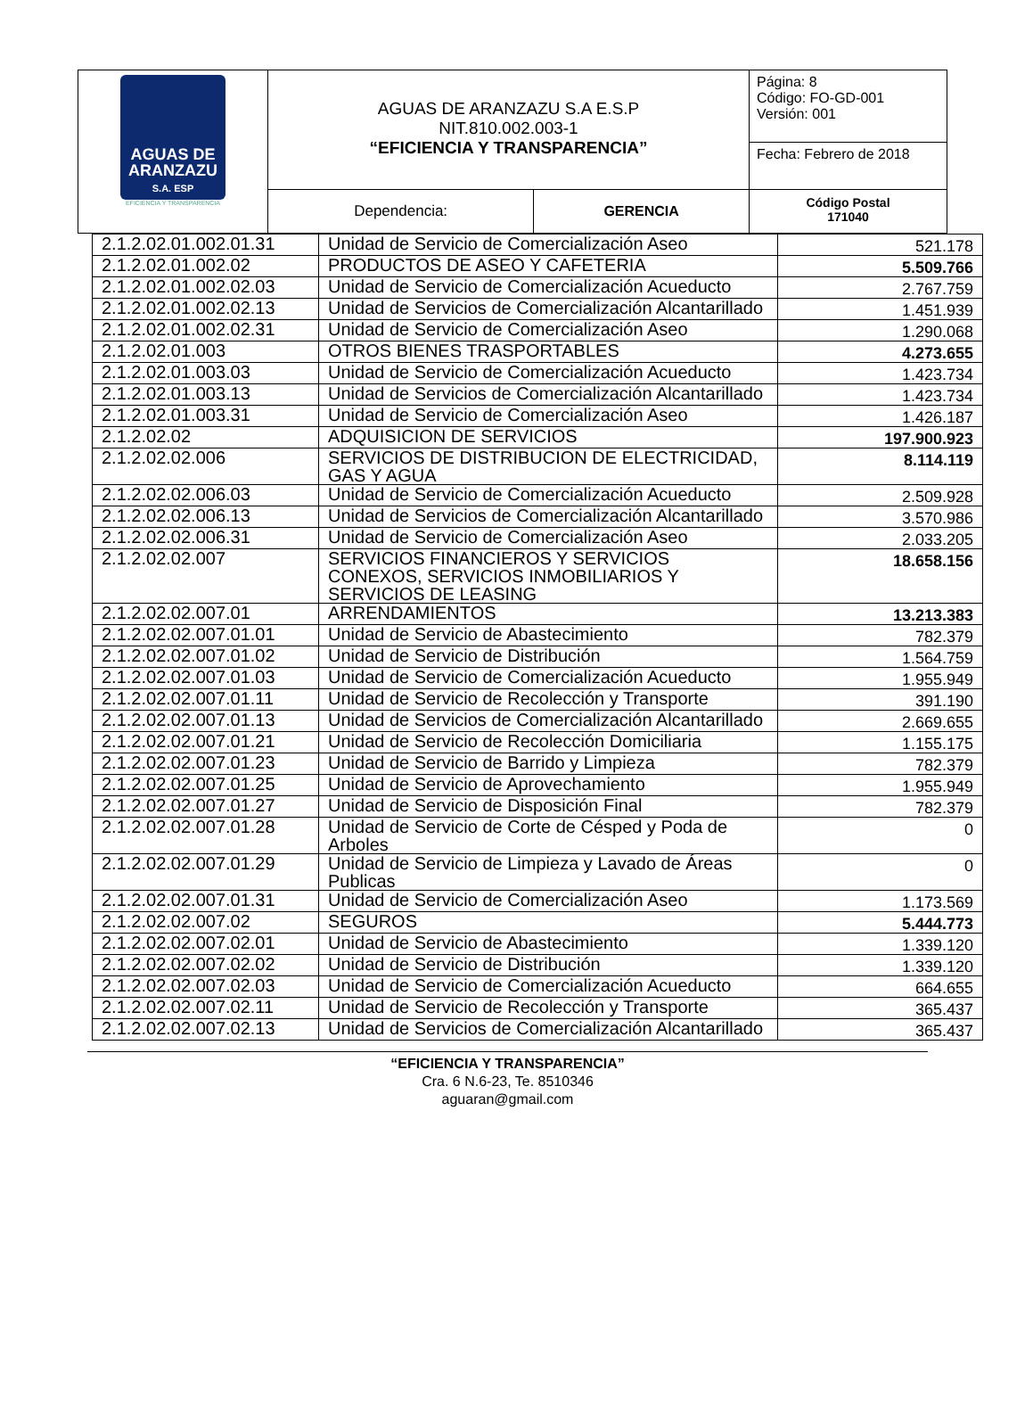| AGUAS DE ARANZAZU S.A. ESP EFICIENCIA Y TRANSPARENCIA | AGUAS DE ARANZAZU S.A E.S.P NIT.810.002.003-1 “EFICIENCIA Y TRANSPARENCIA” | | Página: 8 Código: FO-GD-001 Versión: 001 Fecha: Febrero de 2018 |
| | Dependencia: | GERENCIA | Código Postal 171040 |
| 2.1.2.02.01.002.01.31 | Unidad de Servicio de Comercialización Aseo | 521.178 |
| 2.1.2.02.01.002.02 | PRODUCTOS DE ASEO Y CAFETERIA | 5.509.766 |
| 2.1.2.02.01.002.02.03 | Unidad de Servicio de Comercialización Acueducto | 2.767.759 |
| 2.1.2.02.01.002.02.13 | Unidad de Servicios de Comercialización Alcantarillado | 1.451.939 |
| 2.1.2.02.01.002.02.31 | Unidad de Servicio de Comercialización Aseo | 1.290.068 |
| 2.1.2.02.01.003 | OTROS BIENES TRASPORTABLES | 4.273.655 |
| 2.1.2.02.01.003.03 | Unidad de Servicio de Comercialización Acueducto | 1.423.734 |
| 2.1.2.02.01.003.13 | Unidad de Servicios de Comercialización Alcantarillado | 1.423.734 |
| 2.1.2.02.01.003.31 | Unidad de Servicio de Comercialización Aseo | 1.426.187 |
| 2.1.2.02.02 | ADQUISICION DE SERVICIOS | 197.900.923 |
| 2.1.2.02.02.006 | SERVICIOS DE DISTRIBUCION DE ELECTRICIDAD, GAS Y AGUA | 8.114.119 |
| 2.1.2.02.02.006.03 | Unidad de Servicio de Comercialización Acueducto | 2.509.928 |
| 2.1.2.02.02.006.13 | Unidad de Servicios de Comercialización Alcantarillado | 3.570.986 |
| 2.1.2.02.02.006.31 | Unidad de Servicio de Comercialización Aseo | 2.033.205 |
| 2.1.2.02.02.007 | SERVICIOS FINANCIEROS Y SERVICIOS CONEXOS, SERVICIOS INMOBILIARIOS Y SERVICIOS DE LEASING | 18.658.156 |
| 2.1.2.02.02.007.01 | ARRENDAMIENTOS | 13.213.383 |
| 2.1.2.02.02.007.01.01 | Unidad de Servicio de Abastecimiento | 782.379 |
| 2.1.2.02.02.007.01.02 | Unidad de Servicio de Distribución | 1.564.759 |
| 2.1.2.02.02.007.01.03 | Unidad de Servicio de Comercialización Acueducto | 1.955.949 |
| 2.1.2.02.02.007.01.11 | Unidad de Servicio de Recolección y Transporte | 391.190 |
| 2.1.2.02.02.007.01.13 | Unidad de Servicios de Comercialización Alcantarillado | 2.669.655 |
| 2.1.2.02.02.007.01.21 | Unidad de Servicio de Recolección Domiciliaria | 1.155.175 |
| 2.1.2.02.02.007.01.23 | Unidad de Servicio de Barrido y Limpieza | 782.379 |
| 2.1.2.02.02.007.01.25 | Unidad de Servicio de Aprovechamiento | 1.955.949 |
| 2.1.2.02.02.007.01.27 | Unidad de Servicio de Disposición Final | 782.379 |
| 2.1.2.02.02.007.01.28 | Unidad de Servicio de Corte de Césped y Poda de Arboles | 0 |
| 2.1.2.02.02.007.01.29 | Unidad de Servicio de Limpieza y Lavado de Áreas Publicas | 0 |
| 2.1.2.02.02.007.01.31 | Unidad de Servicio de Comercialización Aseo | 1.173.569 |
| 2.1.2.02.02.007.02 | SEGUROS | 5.444.773 |
| 2.1.2.02.02.007.02.01 | Unidad de Servicio de Abastecimiento | 1.339.120 |
| 2.1.2.02.02.007.02.02 | Unidad de Servicio de Distribución | 1.339.120 |
| 2.1.2.02.02.007.02.03 | Unidad de Servicio de Comercialización Acueducto | 664.655 |
| 2.1.2.02.02.007.02.11 | Unidad de Servicio de Recolección y Transporte | 365.437 |
| 2.1.2.02.02.007.02.13 | Unidad de Servicios de Comercialización Alcantarillado | 365.437 |
“EFICIENCIA Y TRANSPARENCIA”
Cra. 6 N.6-23, Te. 8510346
aguaran@gmail.com